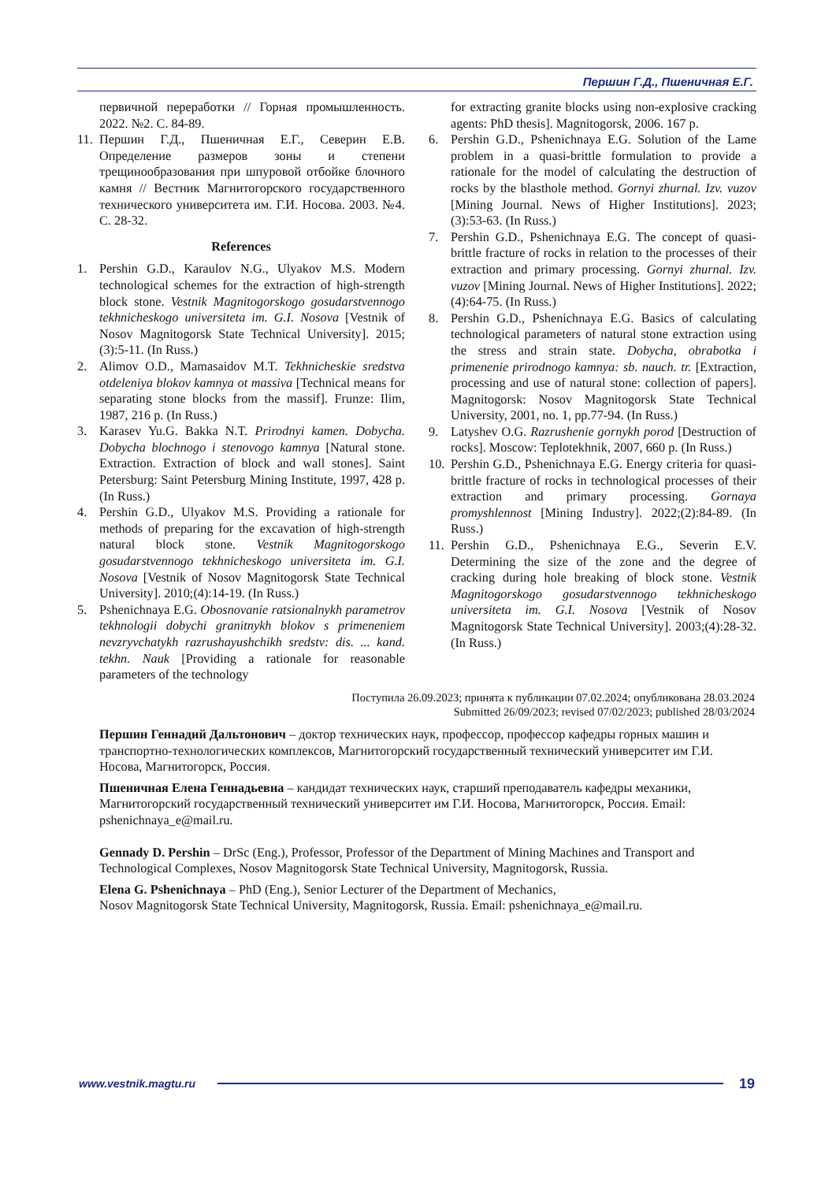Першин Г.Д., Пшеничная Е.Г.
первичной переработки // Горная промышленность. 2022. №2. С. 84-89.
11. Першин Г.Д., Пшеничная Е.Г., Северин Е.В. Определение размеров зоны и степени трещинообразования при шпуровой отбойке блочного камня // Вестник Магнитогорского государственного технического университета им. Г.И. Носова. 2003. №4. С. 28-32.
References
1. Pershin G.D., Karaulov N.G., Ulyakov M.S. Modern technological schemes for the extraction of high-strength block stone. Vestnik Magnitogorskogo gosudarstvennogo tekhnicheskogo universiteta im. G.I. Nosova [Vestnik of Nosov Magnitogorsk State Technical University]. 2015;(3):5-11. (In Russ.)
2. Alimov O.D., Mamasaidov M.T. Tekhnicheskie sredstva otdeleniya blokov kamnya ot massiva [Technical means for separating stone blocks from the massif]. Frunze: Ilim, 1987, 216 p. (In Russ.)
3. Karasev Yu.G. Bakka N.T. Prirodnyi kamen. Dobycha. Dobycha blochnogo i stenovogo kamnya [Natural stone. Extraction. Extraction of block and wall stones]. Saint Petersburg: Saint Petersburg Mining Institute, 1997, 428 p. (In Russ.)
4. Pershin G.D., Ulyakov M.S. Providing a rationale for methods of preparing for the excavation of high-strength natural block stone. Vestnik Magnitogorskogo gosudarstvennogo tekhnicheskogo universiteta im. G.I. Nosova [Vestnik of Nosov Magnitogorsk State Technical University]. 2010;(4):14-19. (In Russ.)
5. Pshenichnaya E.G. Obosnovanie ratsionalnykh parametrov tekhnologii dobychi granitnykh blokov s primeneniem nevzryvchatykh razrushayushchikh sredstv: dis. ... kand. tekhn. Nauk [Providing a rationale for reasonable parameters of the technology
for extracting granite blocks using non-explosive cracking agents: PhD thesis]. Magnitogorsk, 2006. 167 p.
6. Pershin G.D., Pshenichnaya E.G. Solution of the Lame problem in a quasi-brittle formulation to provide a rationale for the model of calculating the destruction of rocks by the blasthole method. Gornyi zhurnal. Izv. vuzov [Mining Journal. News of Higher Institutions]. 2023;(3):53-63. (In Russ.)
7. Pershin G.D., Pshenichnaya E.G. The concept of quasi-brittle fracture of rocks in relation to the processes of their extraction and primary processing. Gornyi zhurnal. Izv. vuzov [Mining Journal. News of Higher Institutions]. 2022;(4):64-75. (In Russ.)
8. Pershin G.D., Pshenichnaya E.G. Basics of calculating technological parameters of natural stone extraction using the stress and strain state. Dobycha, obrabotka i primenenie prirodnogo kamnya: sb. nauch. tr. [Extraction, processing and use of natural stone: collection of papers]. Magnitogorsk: Nosov Magnitogorsk State Technical University, 2001, no. 1, pp.77-94. (In Russ.)
9. Latyshev O.G. Razrushenie gornykh porod [Destruction of rocks]. Moscow: Teplotekhnik, 2007, 660 p. (In Russ.)
10. Pershin G.D., Pshenichnaya E.G. Energy criteria for quasi-brittle fracture of rocks in technological processes of their extraction and primary processing. Gornaya promyshlennost [Mining Industry]. 2022;(2):84-89. (In Russ.)
11. Pershin G.D., Pshenichnaya E.G., Severin E.V. Determining the size of the zone and the degree of cracking during hole breaking of block stone. Vestnik Magnitogorskogo gosudarstvennogo tekhnicheskogo universiteta im. G.I. Nosova [Vestnik of Nosov Magnitogorsk State Technical University]. 2003;(4):28-32. (In Russ.)
Поступила 26.09.2023; принята к публикации 07.02.2024; опубликована 28.03.2024
Submitted 26/09/2023; revised 07/02/2023; published 28/03/2024
Першин Геннадий Дальтонович – доктор технических наук, профессор, профессор кафедры горных машин и транспортно-технологических комплексов, Магнитогорский государственный технический университет им Г.И. Носова, Магнитогорск, Россия.
Пшеничная Елена Геннадьевна – кандидат технических наук, старший преподаватель кафедры механики, Магнитогорский государственный технический университет им Г.И. Носова, Магнитогорск, Россия. Email: pshenichnaya_e@mail.ru.
Gennady D. Pershin – DrSc (Eng.), Professor, Professor of the Department of Mining Machines and Transport and Technological Complexes, Nosov Magnitogorsk State Technical University, Magnitogorsk, Russia.
Elena G. Pshenichnaya – PhD (Eng.), Senior Lecturer of the Department of Mechanics,
Nosov Magnitogorsk State Technical University, Magnitogorsk, Russia. Email: pshenichnaya_e@mail.ru.
www.vestnik.magtu.ru 19